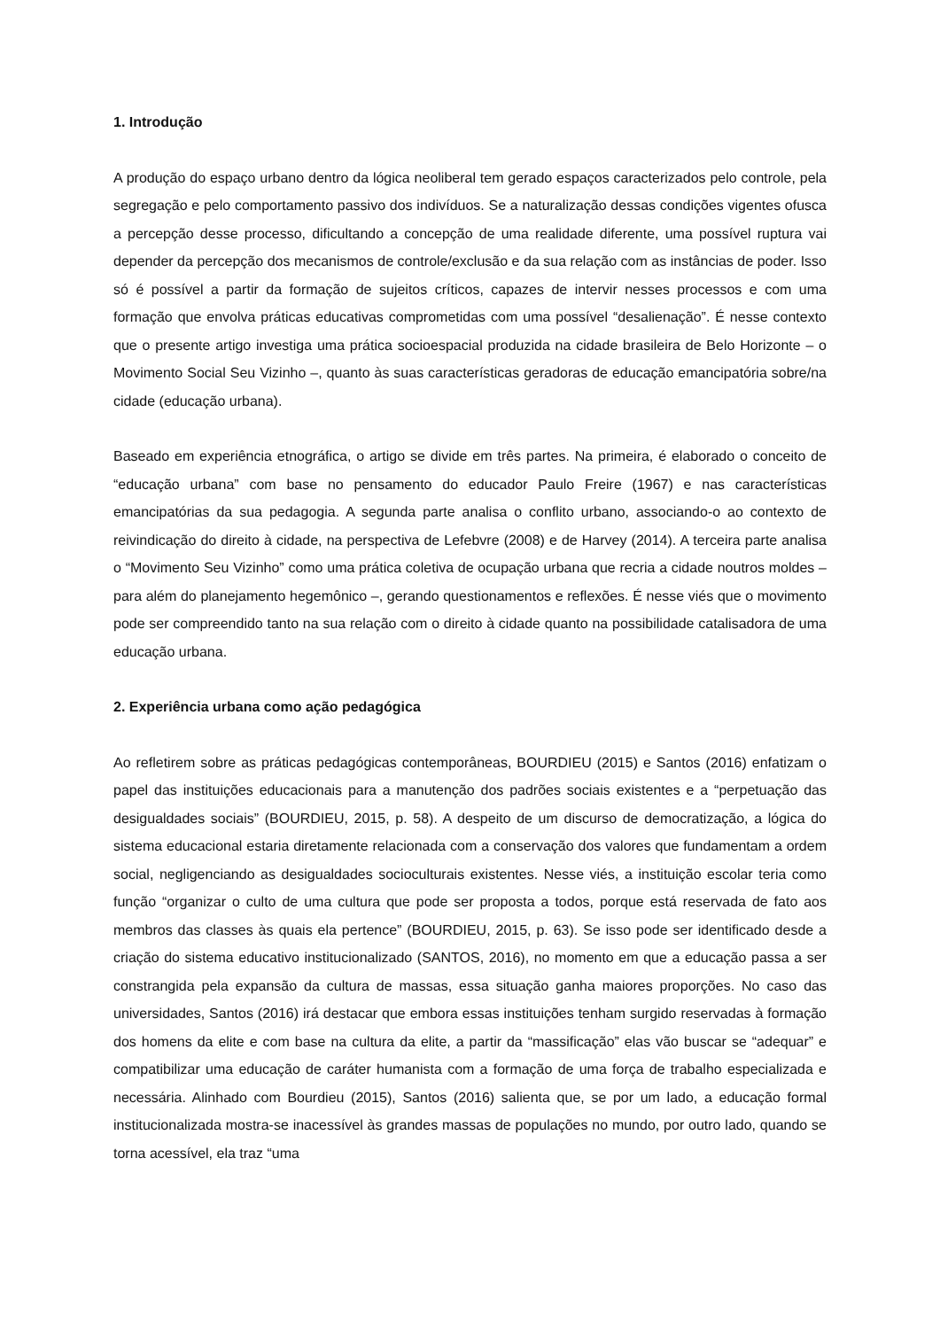1. Introdução
A produção do espaço urbano dentro da lógica neoliberal tem gerado espaços caracterizados pelo controle, pela segregação e pelo comportamento passivo dos indivíduos. Se a naturalização dessas condições vigentes ofusca a percepção desse processo, dificultando a concepção de uma realidade diferente, uma possível ruptura vai depender da percepção dos mecanismos de controle/exclusão e da sua relação com as instâncias de poder. Isso só é possível a partir da formação de sujeitos críticos, capazes de intervir nesses processos e com uma formação que envolva práticas educativas comprometidas com uma possível “desalienação”. É nesse contexto que o presente artigo investiga uma prática socioespacial produzida na cidade brasileira de Belo Horizonte – o Movimento Social Seu Vizinho –, quanto às suas características geradoras de educação emancipatória sobre/na cidade (educação urbana).
Baseado em experiência etnográfica, o artigo se divide em três partes. Na primeira, é elaborado o conceito de “educação urbana” com base no pensamento do educador Paulo Freire (1967) e nas características emancipatórias da sua pedagogia. A segunda parte analisa o conflito urbano, associando-o ao contexto de reivindicação do direito à cidade, na perspectiva de Lefebvre (2008) e de Harvey (2014). A terceira parte analisa o “Movimento Seu Vizinho” como uma prática coletiva de ocupação urbana que recria a cidade noutros moldes – para além do planejamento hegemônico –, gerando questionamentos e reflexões. É nesse viés que o movimento pode ser compreendido tanto na sua relação com o direito à cidade quanto na possibilidade catalisadora de uma educação urbana.
2. Experiência urbana como ação pedagógica
Ao refletirem sobre as práticas pedagógicas contemporâneas, BOURDIEU (2015) e Santos (2016) enfatizam o papel das instituições educacionais para a manutenção dos padrões sociais existentes e a “perpetuação das desigualdades sociais” (BOURDIEU, 2015, p. 58). A despeito de um discurso de democratização, a lógica do sistema educacional estaria diretamente relacionada com a conservação dos valores que fundamentam a ordem social, negligenciando as desigualdades socioculturais existentes. Nesse viés, a instituição escolar teria como função “organizar o culto de uma cultura que pode ser proposta a todos, porque está reservada de fato aos membros das classes às quais ela pertence” (BOURDIEU, 2015, p. 63). Se isso pode ser identificado desde a criação do sistema educativo institucionalizado (SANTOS, 2016), no momento em que a educação passa a ser constrangida pela expansão da cultura de massas, essa situação ganha maiores proporções. No caso das universidades, Santos (2016) irá destacar que embora essas instituições tenham surgido reservadas à formação dos homens da elite e com base na cultura da elite, a partir da “massificação” elas vão buscar se “adequar” e compatibilizar uma educação de caráter humanista com a formação de uma força de trabalho especializada e necessária. Alinhado com Bourdieu (2015), Santos (2016) salienta que, se por um lado, a educação formal institucionalizada mostra-se inacessível às grandes massas de populações no mundo, por outro lado, quando se torna acessível, ela traz “uma